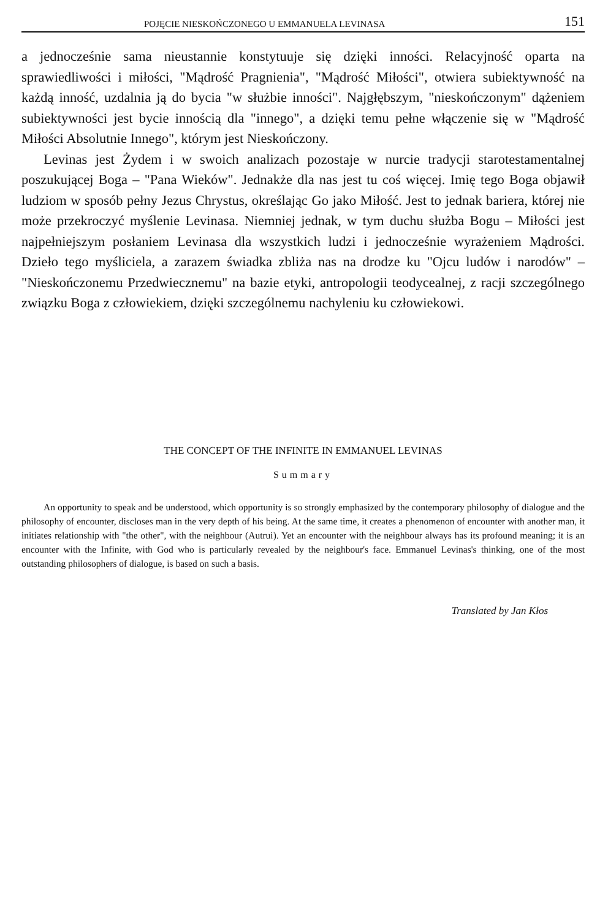POJĘCIE NIESKOŃCZONEGO U EMMANUELA LEVINASA 151
a jednocześnie sama nieustannie konstytuuje się dzięki inności. Relacyjność oparta na sprawiedliwości i miłości, "Mądrość Pragnienia", "Mądrość Miłości", otwiera subiektywność na każdą inność, uzdalnia ją do bycia "w służbie inności". Najgłębszym, "nieskończonym" dążeniem subiektywności jest bycie innością dla "innego", a dzięki temu pełne włączenie się w "Mądrość Miłości Absolutnie Innego", którym jest Nieskończony.
Levinas jest Żydem i w swoich analizach pozostaje w nurcie tradycji starotestamentalnej poszukującej Boga – "Pana Wieków". Jednakże dla nas jest tu coś więcej. Imię tego Boga objawił ludziom w sposób pełny Jezus Chrystus, określając Go jako Miłość. Jest to jednak bariera, której nie może przekroczyć myślenie Levinasa. Niemniej jednak, w tym duchu służba Bogu – Miłości jest najpełniejszym posłaniem Levinasa dla wszystkich ludzi i jednocześnie wyrażeniem Mądrości. Dzieło tego myśliciela, a zarazem świadka zbliża nas na drodze ku "Ojcu ludów i narodów" – "Nieskończonemu Przedwiecznemu" na bazie etyki, antropologii teodycealnej, z racji szczególnego związku Boga z człowiekiem, dzięki szczególnemu nachyleniu ku człowiekowi.
THE CONCEPT OF THE INFINITE IN EMMANUEL LEVINAS
Summary
An opportunity to speak and be understood, which opportunity is so strongly emphasized by the contemporary philosophy of dialogue and the philosophy of encounter, discloses man in the very depth of his being. At the same time, it creates a phenomenon of encounter with another man, it initiates relationship with "the other", with the neighbour (Autrui). Yet an encounter with the neighbour always has its profound meaning; it is an encounter with the Infinite, with God who is particularly revealed by the neighbour's face. Emmanuel Levinas's thinking, one of the most outstanding philosophers of dialogue, is based on such a basis.
Translated by Jan Kłos